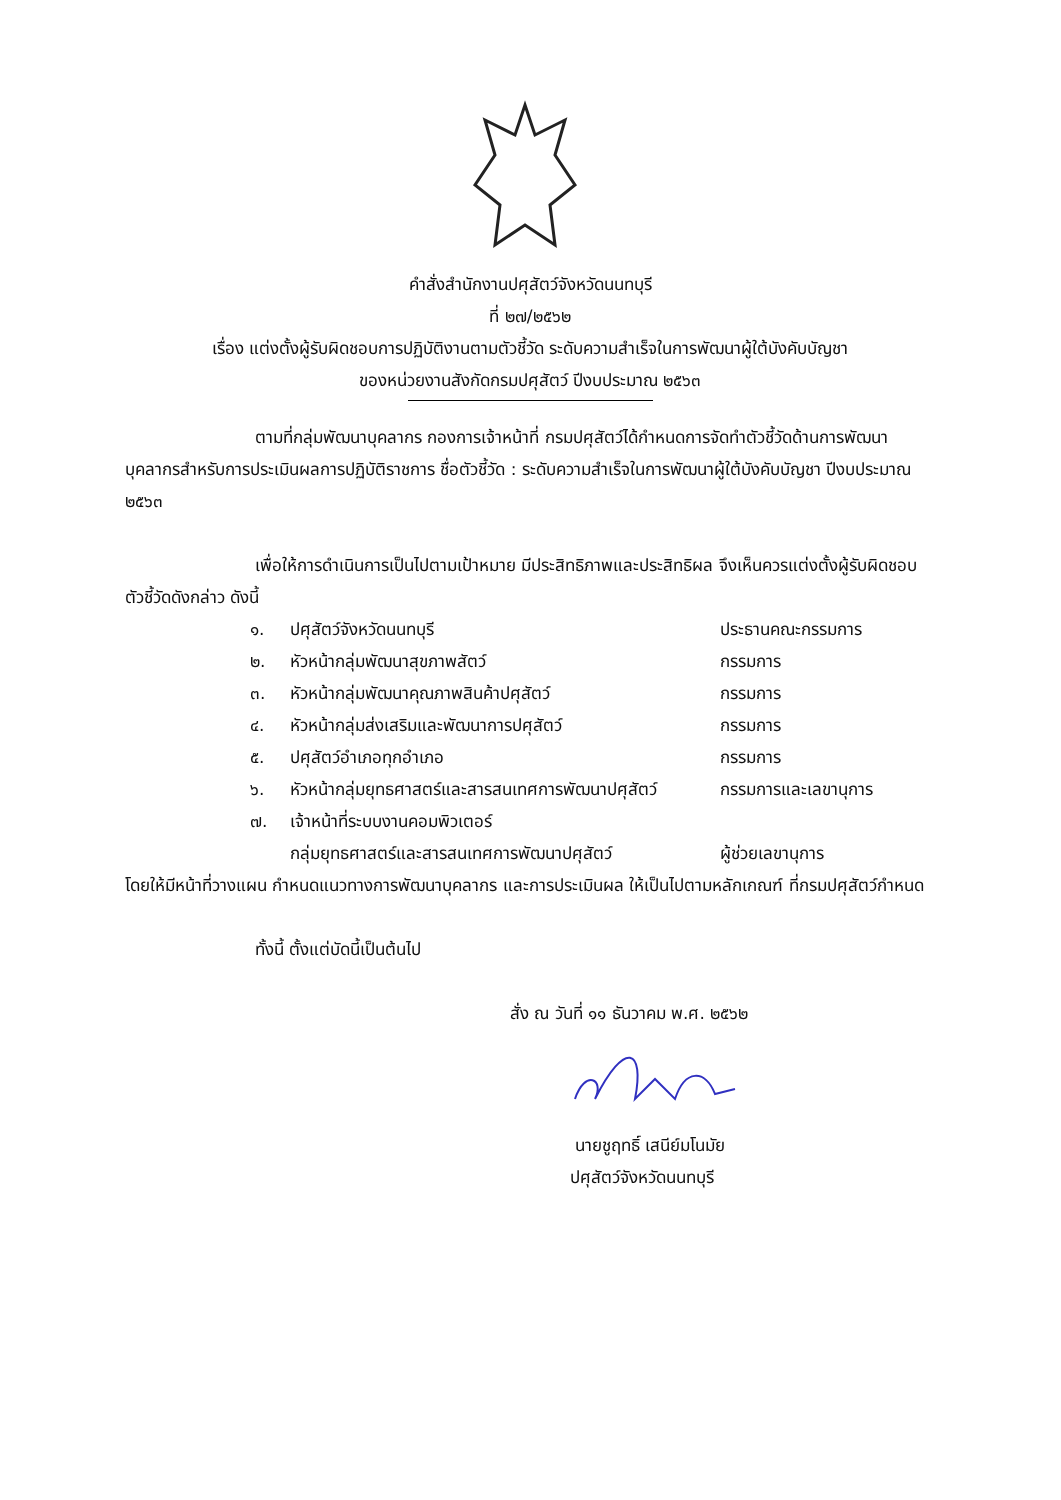คำสั่งสำนักงานปศุสัตว์จังหวัดนนทบุรี
ที่ ๒๗/๒๕๖๒
เรื่อง แต่งตั้งผู้รับผิดชอบการปฏิบัติงานตามตัวชี้วัด ระดับความสำเร็จในการพัฒนาผู้ใต้บังคับบัญชา
ของหน่วยงานสังกัดกรมปศุสัตว์ ปีงบประมาณ ๒๕๖๓
ตามที่กลุ่มพัฒนาบุคลากร กองการเจ้าหน้าที่ กรมปศุสัตว์ได้กำหนดการจัดทำตัวชี้วัดด้านการพัฒนาบุคลากรสำหรับการประเมินผลการปฏิบัติราชการ ชื่อตัวชี้วัด : ระดับความสำเร็จในการพัฒนาผู้ใต้บังคับบัญชา ปีงบประมาณ ๒๕๖๓
เพื่อให้การดำเนินการเป็นไปตามเป้าหมาย มีประสิทธิภาพและประสิทธิผล จึงเห็นควรแต่งตั้งผู้รับผิดชอบตัวชี้วัดดังกล่าว ดังนี้
| ๑. | ปศุสัตว์จังหวัดนนทบุรี | ประธานคณะกรรมการ |
| ๒. | หัวหน้ากลุ่มพัฒนาสุขภาพสัตว์ | กรรมการ |
| ๓. | หัวหน้ากลุ่มพัฒนาคุณภาพสินค้าปศุสัตว์ | กรรมการ |
| ๔. | หัวหน้ากลุ่มส่งเสริมและพัฒนาการปศุสัตว์ | กรรมการ |
| ๕. | ปศุสัตว์อำเภอทุกอำเภอ | กรรมการ |
| ๖. | หัวหน้ากลุ่มยุทธศาสตร์และสารสนเทศการพัฒนาปศุสัตว์ | กรรมการและเลขานุการ |
| ๗. | เจ้าหน้าที่ระบบงานคอมพิวเตอร์ | |
| | กลุ่มยุทธศาสตร์และสารสนเทศการพัฒนาปศุสัตว์ | ผู้ช่วยเลขานุการ |
โดยให้มีหน้าที่วางแผน กำหนดแนวทางการพัฒนาบุคลากร และการประเมินผล ให้เป็นไปตามหลักเกณฑ์ ที่กรมปศุสัตว์กำหนด
ทั้งนี้ ตั้งแต่บัดนี้เป็นต้นไป
สั่ง ณ วันที่ ๑๑ ธันวาคม พ.ศ. ๒๕๖๒
นายชูฤทธิ์ เสนีย์มโนมัย
ปศุสัตว์จังหวัดนนทบุรี